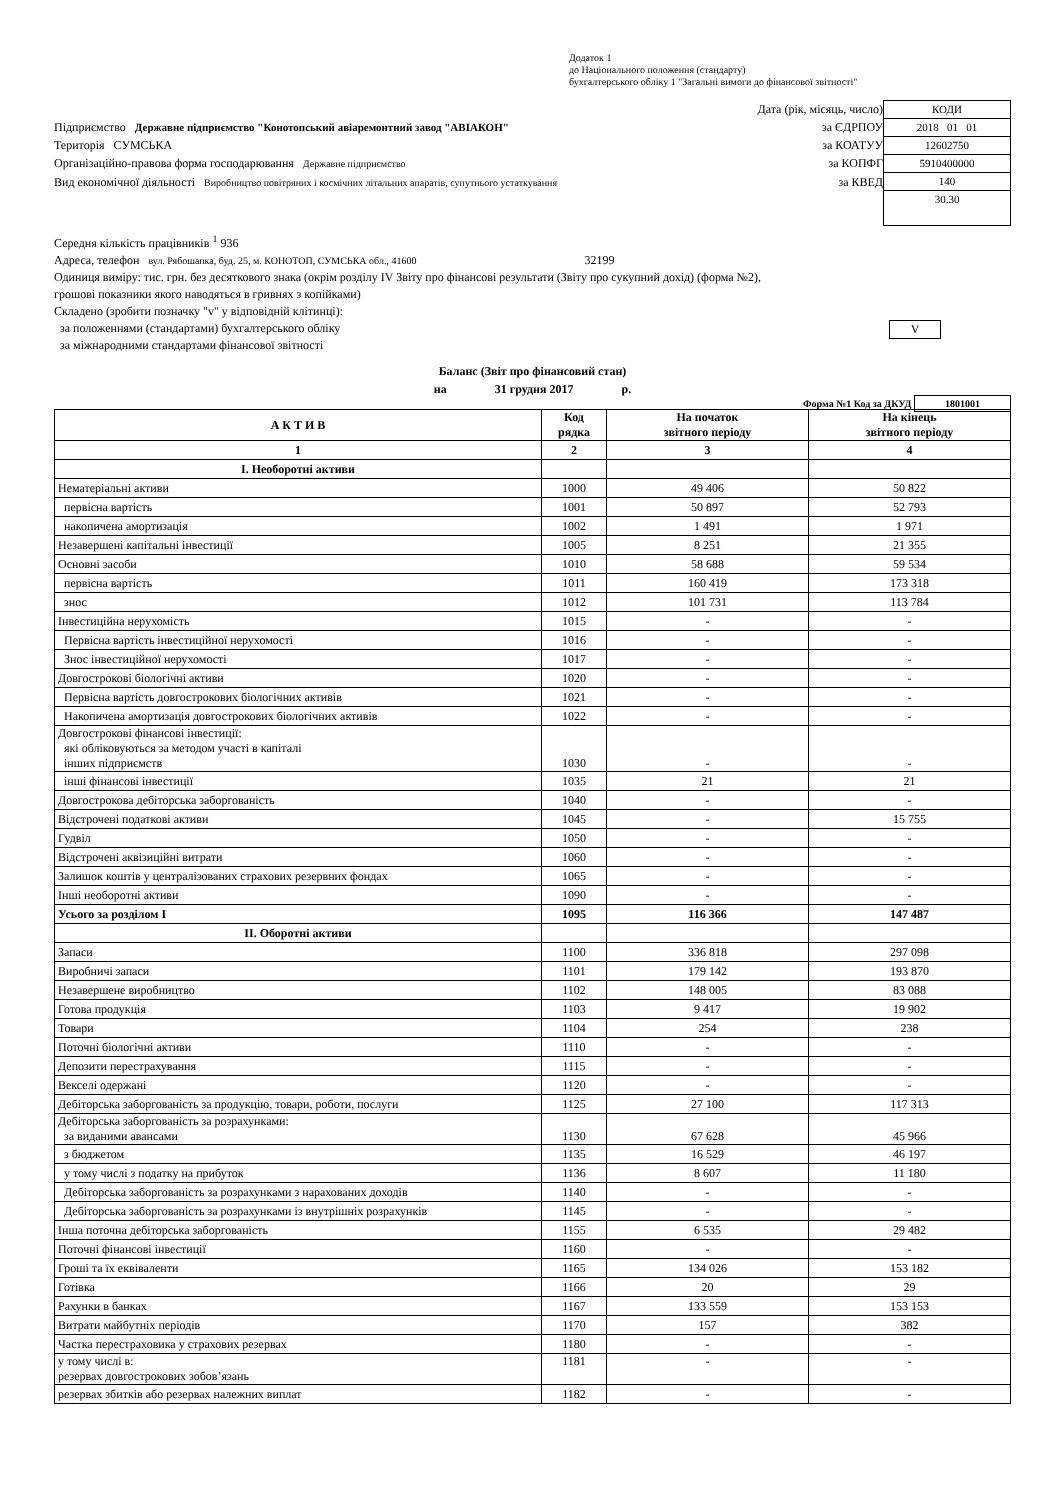Додаток 1
до Національного положення (стандарту)
бухгалтерського обліку 1 "Загальні вимоги до фінансової звітності"
Дата (рік, місяць, число)
Підприємство Державне підприємство "Конотопський авіаремонтний завод "АВІАКОН" за ЄДРПОУ
Територія СУМСЬКА за КОАТУУ
Організаційно-правова форма господарювання Державне підприємство за КОПФГ
Вид економічної діяльності Виробництво повітряних і космічних літальних апаратів, супутнього устаткування за КВЕД
КОДИ
2018 01 01
12602750
5910400000
140
30.30
Середня кількість працівників <sup>1</sup> 936
Адреса, телефон вул. Рябошапка, буд. 25, м. КОНОТОП, СУМСЬКА обл., 41600 32199
Одиниця виміру: тис. грн. без десяткового знака (окрім розділу IV Звіту про фінансові результати (Звіту про сукупний дохід) (форма №2),
грошові показники якого наводяться в гривнях з копійками)
Складено (зробити позначку "v" у відповідній клітинці):
за положеннями (стандартами) бухгалтерського обліку V
за міжнародними стандартами фінансової звітності
Баланс (Звіт про фінансовий стан)
на 31 грудня 2017 р.
Форма №1 Код за ДКУД 1801001
| А К Т И В | Код рядка | На початок звітного періоду | На кінець звітного періоду |
| --- | --- | --- | --- |
| 1 | 2 | 3 | 4 |
| I. Необоротні активи | | | |
| Нематеріальні активи | 1000 | 49 406 | 50 822 |
| первісна вартість | 1001 | 50 897 | 52 793 |
| накопичена амортизація | 1002 | 1 491 | 1 971 |
| Незавершені капітальні інвестиції | 1005 | 8 251 | 21 355 |
| Основні засоби | 1010 | 58 688 | 59 534 |
| первісна вартість | 1011 | 160 419 | 173 318 |
| знос | 1012 | 101 731 | 113 784 |
| Інвестиційна нерухомість | 1015 | - | - |
| Первісна вартість інвестиційної нерухомості | 1016 | - | - |
| Знос інвестиційної нерухомості | 1017 | - | - |
| Довгострокові біологічні активи | 1020 | - | - |
| Первісна вартість довгострокових біологічних активів | 1021 | - | - |
| Накопичена амортизація довгострокових біологічних активів | 1022 | - | - |
| Довгострокові фінансові інвестиції: які обліковуються за методом участі в капіталі інших підприємств | 1030 | - | - |
| інші фінансові інвестиції | 1035 | 21 | 21 |
| Довгострокова дебіторська заборгованість | 1040 | - | - |
| Відстрочені податкові активи | 1045 | - | 15 755 |
| Гудвіл | 1050 | - | - |
| Відстрочені аквізиційні витрати | 1060 | - | - |
| Залишок коштів у централізованих страхових резервних фондах | 1065 | - | - |
| Інші необоротні активи | 1090 | - | - |
| Усього за розділом I | 1095 | 116 366 | 147 487 |
| II. Оборотні активи | | | |
| Запаси | 1100 | 336 818 | 297 098 |
| Виробничі запаси | 1101 | 179 142 | 193 870 |
| Незавершене виробництво | 1102 | 148 005 | 83 088 |
| Готова продукція | 1103 | 9 417 | 19 902 |
| Товари | 1104 | 254 | 238 |
| Поточні біологічні активи | 1110 | - | - |
| Депозити перестрахування | 1115 | - | - |
| Векселі одержані | 1120 | - | - |
| Дебіторська заборгованість за продукцію, товари, роботи, послуги | 1125 | 27 100 | 117 313 |
| Дебіторська заборгованість за розрахунками: за виданими авансами | 1130 | 67 628 | 45 966 |
| з бюджетом | 1135 | 16 529 | 46 197 |
| у тому числі з податку на прибуток | 1136 | 8 607 | 11 180 |
| Дебіторська заборгованість за розрахунками з нарахованих доходів | 1140 | - | - |
| Дебіторська заборгованість за розрахунками із внутрішніх розрахунків | 1145 | - | - |
| Інша поточна дебіторська заборгованість | 1155 | 6 535 | 29 482 |
| Поточні фінансові інвестиції | 1160 | - | - |
| Гроші та їх еквіваленти | 1165 | 134 026 | 153 182 |
| Готівка | 1166 | 20 | 29 |
| Рахунки в банках | 1167 | 133 559 | 153 153 |
| Витрати майбутніх періодів | 1170 | 157 | 382 |
| Частка перестраховика у страхових резервах | 1180 | - | - |
| у тому числі в: резервах довгострокових зобов’язань | 1181 | - | - |
| резервах збитків або резервах належних виплат | 1182 | - | - |